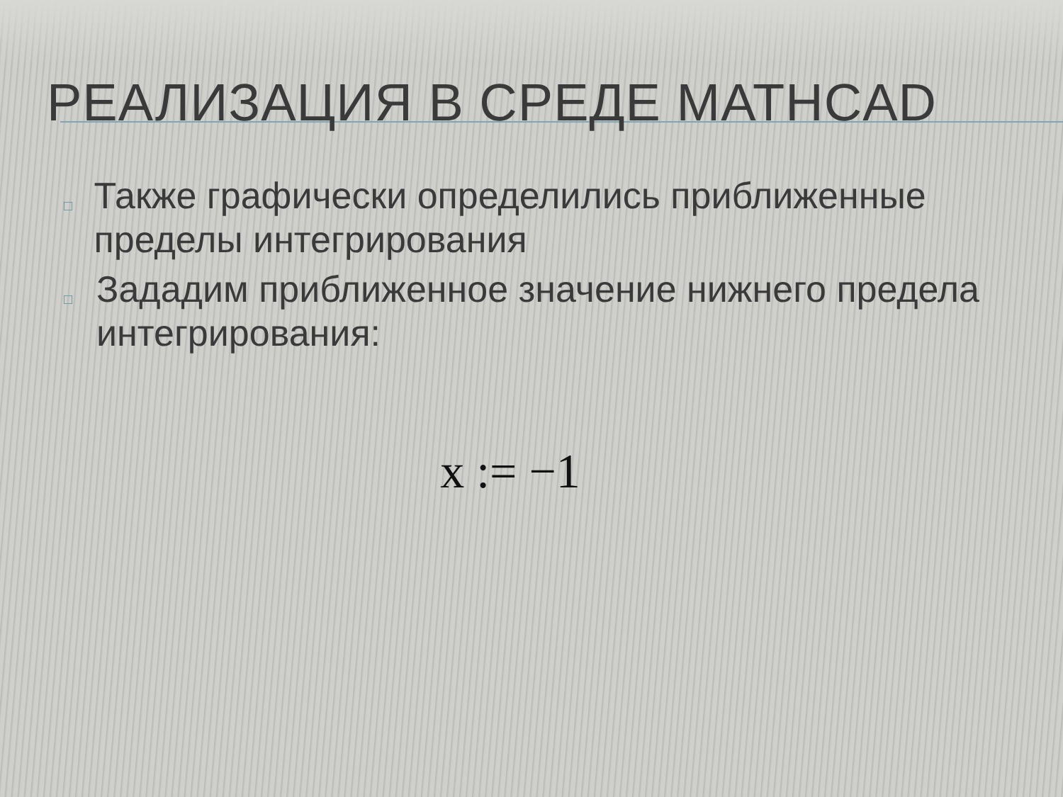РЕАЛИЗАЦИЯ В СРЕДЕ MATHCAD
□ Также графически определились приближенные пределы интегрирования
□ Зададим приближенное значение нижнего предела интегрирования:
x := −1